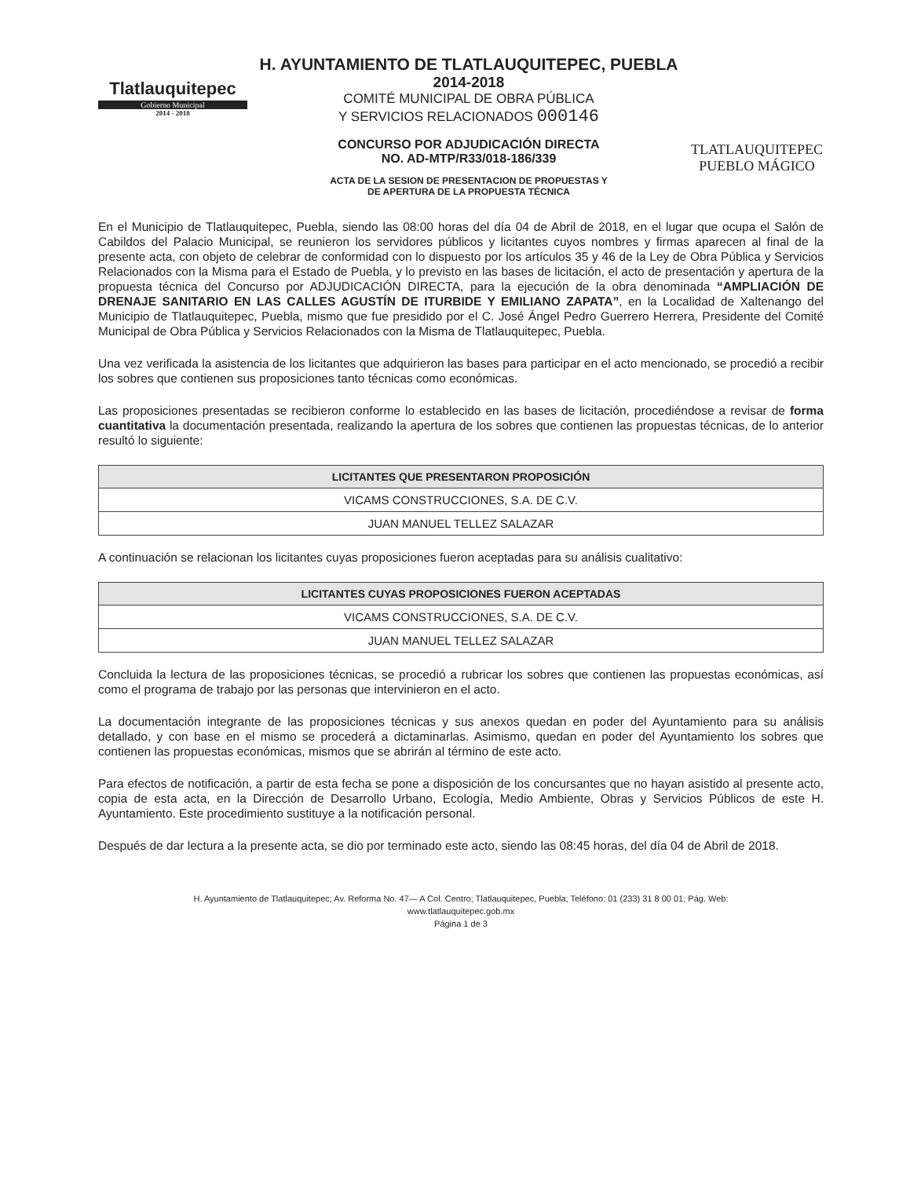Tlatlauquitepec
Gobierno Municipal
2014 - 2018
H. AYUNTAMIENTO DE TLATLAUQUITEPEC, PUEBLA
2014-2018
COMITÉ MUNICIPAL DE OBRA PÚBLICA
Y SERVICIOS RELACIONADOS 000146
CONCURSO POR ADJUDICACIÓN DIRECTA
NO. AD-MTP/R33/018-186/339
ACTA DE LA SESION DE PRESENTACION DE PROPUESTAS Y
DE APERTURA DE LA PROPUESTA TÉCNICA
TLATLAUQUITEPEC
PUEBLO MÁGICO
En el Municipio de Tlatlauquitepec, Puebla, siendo las 08:00 horas del día 04 de Abril de 2018, en el lugar que ocupa el Salón de Cabildos del Palacio Municipal, se reunieron los servidores públicos y licitantes cuyos nombres y firmas aparecen al final de la presente acta, con objeto de celebrar de conformidad con lo dispuesto por los artículos 35 y 46 de la Ley de Obra Pública y Servicios Relacionados con la Misma para el Estado de Puebla, y lo previsto en las bases de licitación, el acto de presentación y apertura de la propuesta técnica del Concurso por ADJUDICACIÓN DIRECTA, para la ejecución de la obra denominada “AMPLIACIÓN DE DRENAJE SANITARIO EN LAS CALLES AGUSTÍN DE ITURBIDE Y EMILIANO ZAPATA”, en la Localidad de Xaltenango del Municipio de Tlatlauquitepec, Puebla, mismo que fue presidido por el C. José Ángel Pedro Guerrero Herrera, Presidente del Comité Municipal de Obra Pública y Servicios Relacionados con la Misma de Tlatlauquitepec, Puebla.
Una vez verificada la asistencia de los licitantes que adquirieron las bases para participar en el acto mencionado, se procedió a recibir los sobres que contienen sus proposiciones tanto técnicas como económicas.
Las proposiciones presentadas se recibieron conforme lo establecido en las bases de licitación, procediéndose a revisar de forma cuantitativa la documentación presentada, realizando la apertura de los sobres que contienen las propuestas técnicas, de lo anterior resultó lo siguiente:
| LICITANTES QUE PRESENTARON PROPOSICIÓN |
| --- |
| VICAMS CONSTRUCCIONES, S.A. DE C.V. |
| JUAN MANUEL TELLEZ SALAZAR |
A continuación se relacionan los licitantes cuyas proposiciones fueron aceptadas para su análisis cualitativo:
| LICITANTES CUYAS PROPOSICIONES FUERON ACEPTADAS |
| --- |
| VICAMS CONSTRUCCIONES, S.A. DE C.V. |
| JUAN MANUEL TELLEZ SALAZAR |
Concluida la lectura de las proposiciones técnicas, se procedió a rubricar los sobres que contienen las propuestas económicas, así como el programa de trabajo por las personas que intervinieron en el acto.
La documentación integrante de las proposiciones técnicas y sus anexos quedan en poder del Ayuntamiento para su análisis detallado, y con base en el mismo se procederá a dictaminarlas. Asimismo, quedan en poder del Ayuntamiento los sobres que contienen las propuestas económicas, mismos que se abrirán al término de este acto.
Para efectos de notificación, a partir de esta fecha se pone a disposición de los concursantes que no hayan asistido al presente acto, copia de esta acta, en la Dirección de Desarrollo Urbano, Ecología, Medio Ambiente, Obras y Servicios Públicos de este H. Ayuntamiento. Este procedimiento sustituye a la notificación personal.
Después de dar lectura a la presente acta, se dio por terminado este acto, siendo las 08:45 horas, del día 04 de Abril de 2018.
H. Ayuntamiento de Tlatlauquitepec; Av. Reforma No. 47— A Col. Centro; Tlatlauquitepec, Puebla; Teléfono: 01 (233) 31 8 00 01; Pág. Web:
www.tlatlauquitepec.gob.mx
Página 1 de 3